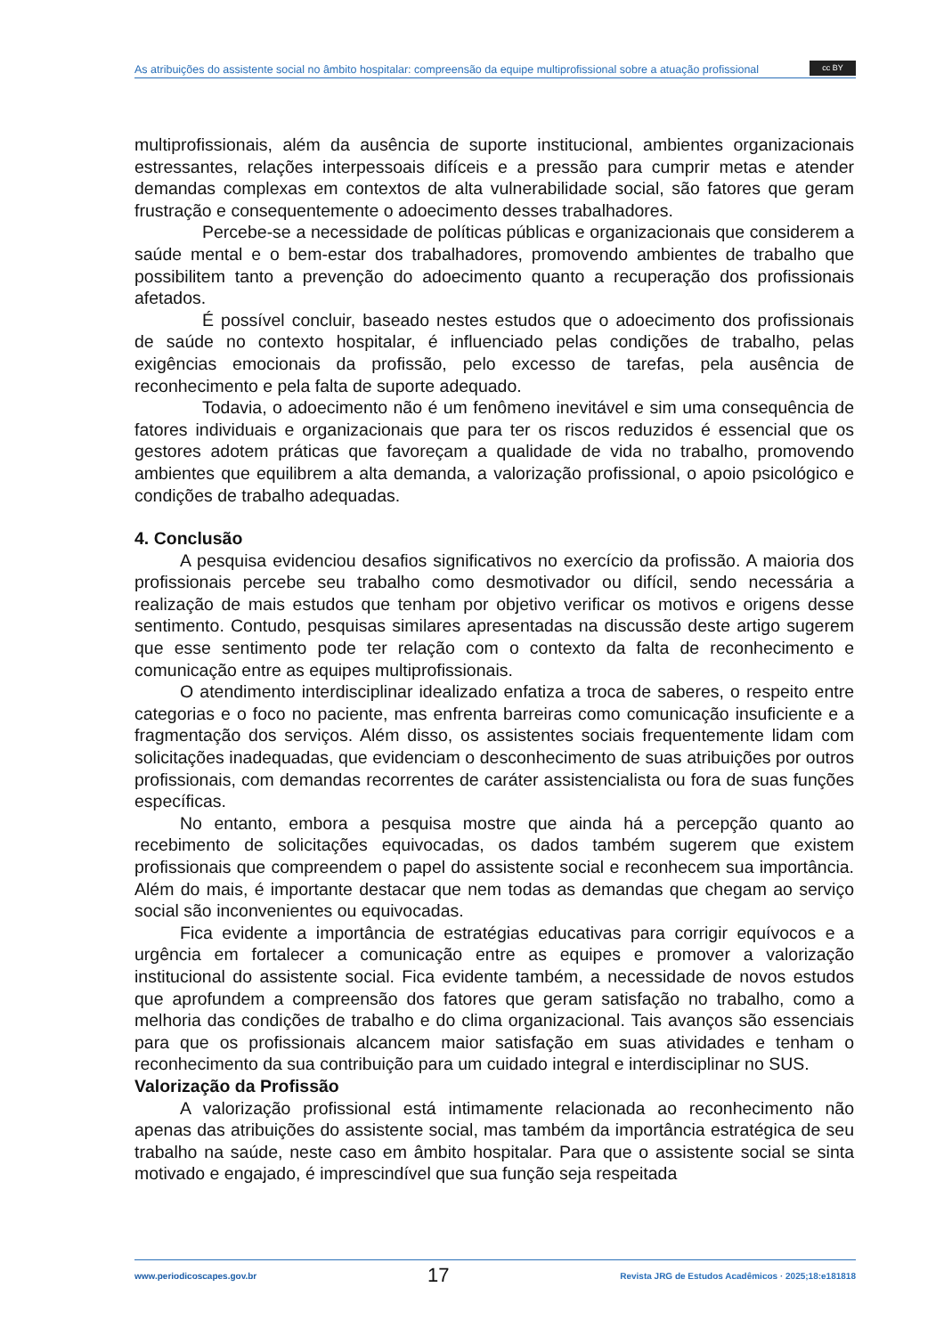As atribuições do assistente social no âmbito hospitalar: compreensão da equipe multiprofissional sobre a atuação profissional
cc BY
multiprofissionais, além da ausência de suporte institucional, ambientes organizacionais estressantes, relações interpessoais difíceis e a pressão para cumprir metas e atender demandas complexas em contextos de alta vulnerabilidade social, são fatores que geram frustração e consequentemente o adoecimento desses trabalhadores.
Percebe-se a necessidade de políticas públicas e organizacionais que considerem a saúde mental e o bem-estar dos trabalhadores, promovendo ambientes de trabalho que possibilitem tanto a prevenção do adoecimento quanto a recuperação dos profissionais afetados.
É possível concluir, baseado nestes estudos que o adoecimento dos profissionais de saúde no contexto hospitalar, é influenciado pelas condições de trabalho, pelas exigências emocionais da profissão, pelo excesso de tarefas, pela ausência de reconhecimento e pela falta de suporte adequado.
Todavia, o adoecimento não é um fenômeno inevitável e sim uma consequência de fatores individuais e organizacionais que para ter os riscos reduzidos é essencial que os gestores adotem práticas que favoreçam a qualidade de vida no trabalho, promovendo ambientes que equilibrem a alta demanda, a valorização profissional, o apoio psicológico e condições de trabalho adequadas.
4. Conclusão
A pesquisa evidenciou desafios significativos no exercício da profissão. A maioria dos profissionais percebe seu trabalho como desmotivador ou difícil, sendo necessária a realização de mais estudos que tenham por objetivo verificar os motivos e origens desse sentimento. Contudo, pesquisas similares apresentadas na discussão deste artigo sugerem que esse sentimento pode ter relação com o contexto da falta de reconhecimento e comunicação entre as equipes multiprofissionais.
O atendimento interdisciplinar idealizado enfatiza a troca de saberes, o respeito entre categorias e o foco no paciente, mas enfrenta barreiras como comunicação insuficiente e a fragmentação dos serviços. Além disso, os assistentes sociais frequentemente lidam com solicitações inadequadas, que evidenciam o desconhecimento de suas atribuições por outros profissionais, com demandas recorrentes de caráter assistencialista ou fora de suas funções específicas.
No entanto, embora a pesquisa mostre que ainda há a percepção quanto ao recebimento de solicitações equivocadas, os dados também sugerem que existem profissionais que compreendem o papel do assistente social e reconhecem sua importância. Além do mais, é importante destacar que nem todas as demandas que chegam ao serviço social são inconvenientes ou equivocadas.
Fica evidente a importância de estratégias educativas para corrigir equívocos e a urgência em fortalecer a comunicação entre as equipes e promover a valorização institucional do assistente social. Fica evidente também, a necessidade de novos estudos que aprofundem a compreensão dos fatores que geram satisfação no trabalho, como a melhoria das condições de trabalho e do clima organizacional. Tais avanços são essenciais para que os profissionais alcancem maior satisfação em suas atividades e tenham o reconhecimento da sua contribuição para um cuidado integral e interdisciplinar no SUS.
Valorização da Profissão
A valorização profissional está intimamente relacionada ao reconhecimento não apenas das atribuições do assistente social, mas também da importância estratégica de seu trabalho na saúde, neste caso em âmbito hospitalar. Para que o assistente social se sinta motivado e engajado, é imprescindível que sua função seja respeitada
www.periodicoscapes.gov.br 17 Revista JRG de Estudos Acadêmicos · 2025;18:e181818